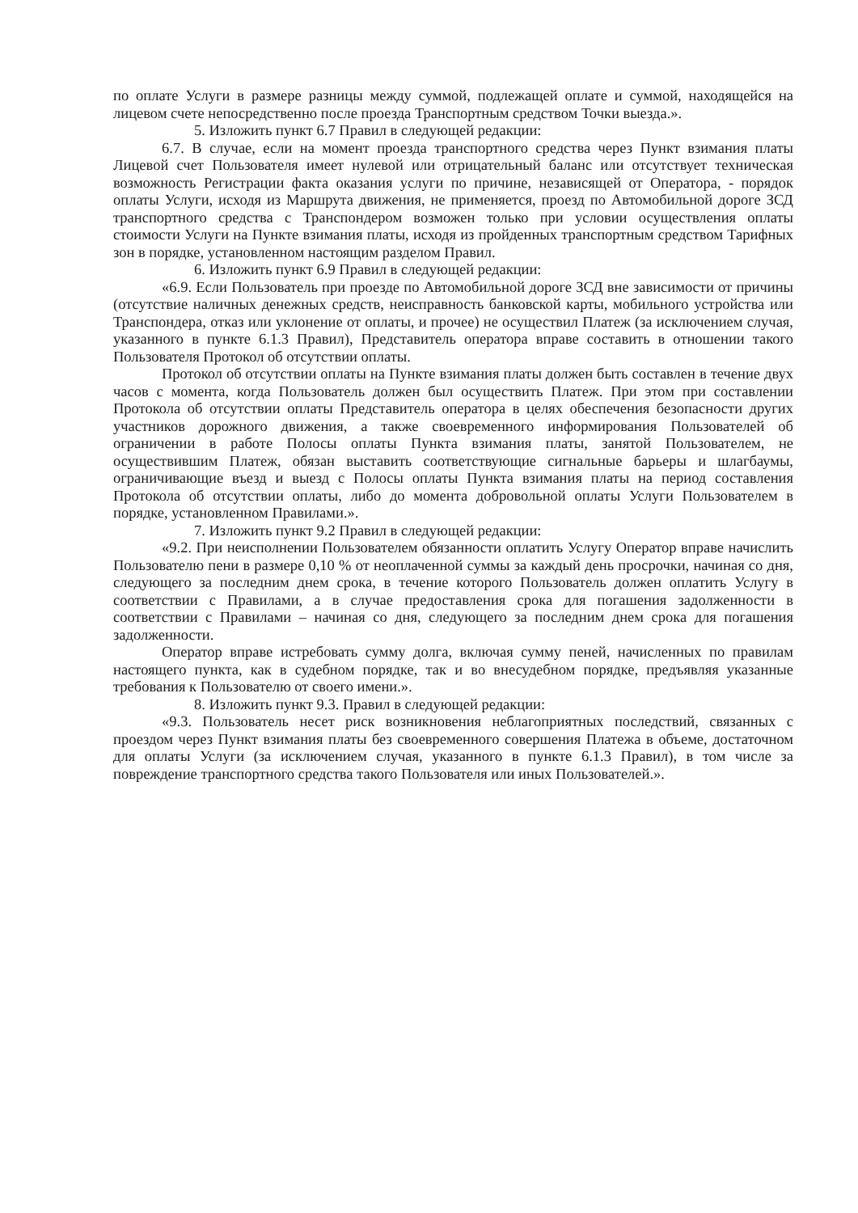по оплате Услуги в размере разницы между суммой, подлежащей оплате и суммой, находящейся на лицевом счете непосредственно после проезда Транспортным средством Точки выезда.».
5. Изложить пункт 6.7 Правил в следующей редакции:
6.7. В случае, если на момент проезда транспортного средства через Пункт взимания платы Лицевой счет Пользователя имеет нулевой или отрицательный баланс или отсутствует техническая возможность Регистрации факта оказания услуги по причине, независящей от Оператора, - порядок оплаты Услуги, исходя из Маршрута движения, не применяется, проезд по Автомобильной дороге ЗСД транспортного средства с Транспондером возможен только при условии осуществления оплаты стоимости Услуги на Пункте взимания платы, исходя из пройденных транспортным средством Тарифных зон в порядке, установленном настоящим разделом Правил.
6. Изложить пункт 6.9 Правил в следующей редакции:
«6.9. Если Пользователь при проезде по Автомобильной дороге ЗСД вне зависимости от причины (отсутствие наличных денежных средств, неисправность банковской карты, мобильного устройства или Транспондера, отказ или уклонение от оплаты, и прочее) не осуществил Платеж (за исключением случая, указанного в пункте 6.1.3 Правил), Представитель оператора вправе составить в отношении такого Пользователя Протокол об отсутствии оплаты.
Протокол об отсутствии оплаты на Пункте взимания платы должен быть составлен в течение двух часов с момента, когда Пользователь должен был осуществить Платеж. При этом при составлении Протокола об отсутствии оплаты Представитель оператора в целях обеспечения безопасности других участников дорожного движения, а также своевременного информирования Пользователей об ограничении в работе Полосы оплаты Пункта взимания платы, занятой Пользователем, не осуществившим Платеж, обязан выставить соответствующие сигнальные барьеры и шлагбаумы, ограничивающие въезд и выезд с Полосы оплаты Пункта взимания платы на период составления Протокола об отсутствии оплаты, либо до момента добровольной оплаты Услуги Пользователем в порядке, установленном Правилами.».
7. Изложить пункт 9.2 Правил в следующей редакции:
«9.2. При неисполнении Пользователем обязанности оплатить Услугу Оператор вправе начислить Пользователю пени в размере 0,10 % от неоплаченной суммы за каждый день просрочки, начиная со дня, следующего за последним днем срока, в течение которого Пользователь должен оплатить Услугу в соответствии с Правилами, а в случае предоставления срока для погашения задолженности в соответствии с Правилами – начиная со дня, следующего за последним днем срока для погашения задолженности.
Оператор вправе истребовать сумму долга, включая сумму пеней, начисленных по правилам настоящего пункта, как в судебном порядке, так и во внесудебном порядке, предъявляя указанные требования к Пользователю от своего имени.».
8. Изложить пункт 9.3. Правил в следующей редакции:
«9.3. Пользователь несет риск возникновения неблагоприятных последствий, связанных с проездом через Пункт взимания платы без своевременного совершения Платежа в объеме, достаточном для оплаты Услуги (за исключением случая, указанного в пункте 6.1.3 Правил), в том числе за повреждение транспортного средства такого Пользователя или иных Пользователей.».